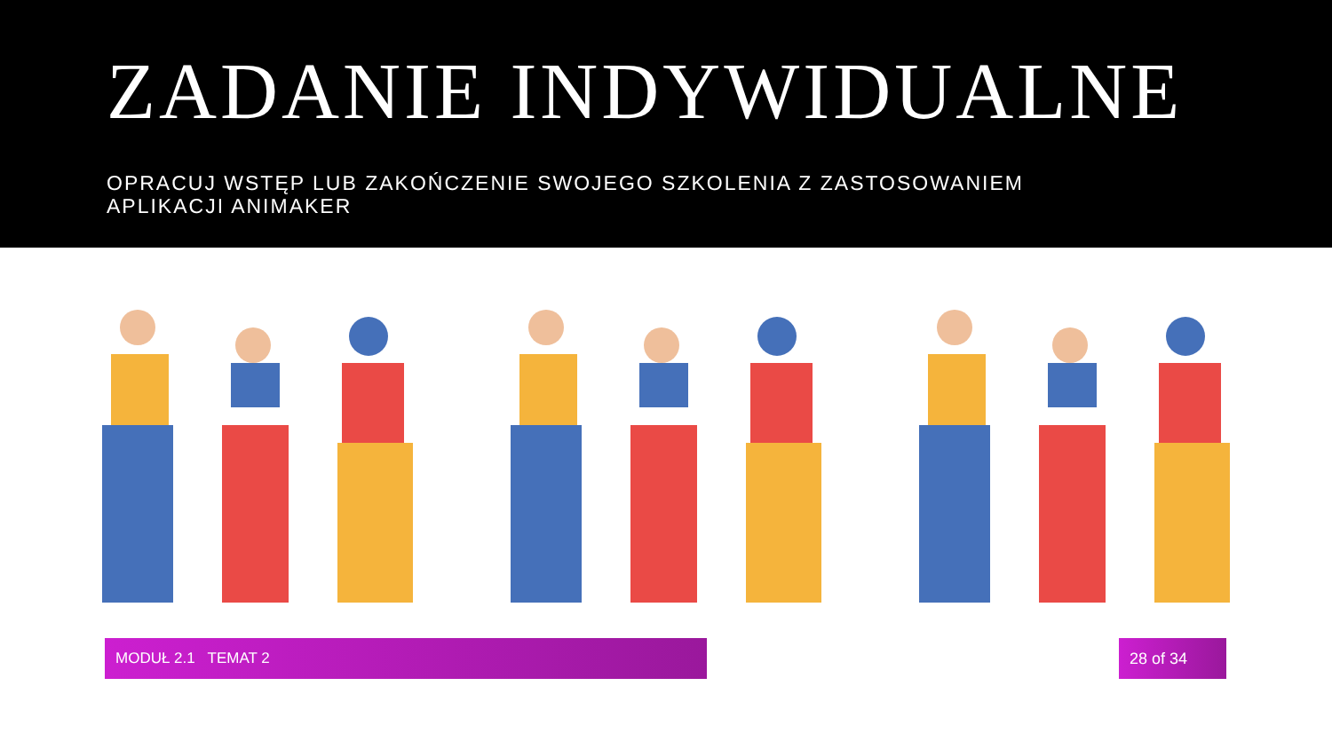ZADANIE INDYWIDUALNE
OPRACUJ WSTĘP LUB ZAKOŃCZENIE SWOJEGO SZKOLENIA Z ZASTOSOWANIEM APLIKACJI ANIMAKER
MODUŁ 2.1 TEMAT 2 28 of 34